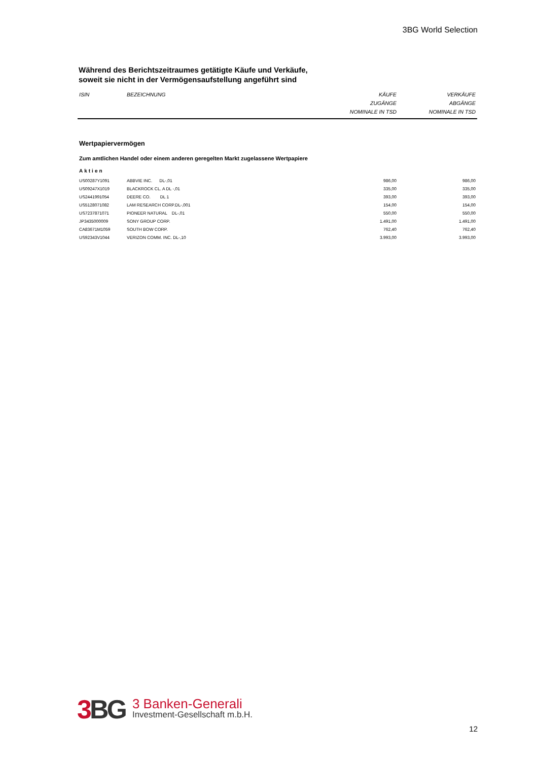3BG World Selection
Während des Berichtszeitraumes getätigte Käufe und Verkäufe,
soweit sie nicht in der Vermögensaufstellung angeführt sind
| ISIN | BEZEICHNUNG | KÄUFE ZUGÄNGE NOMINALE IN TSD | VERKÄUFE ABGÄNGE NOMINALE IN TSD |
| --- | --- | --- | --- |
| Wertpapiervermögen | | | |
| Zum amtlichen Handel oder einem anderen geregelten Markt zugelassene Wertpapiere | | | |
| Aktien | | | |
| US00287Y1091 | ABBVIE INC. DL-,01 | 986,00 | 986,00 |
| US09247X1019 | BLACKROCK CL. A DL -,01 | 335,00 | 335,00 |
| US2441991054 | DEERE CO. DL 1 | 393,00 | 393,00 |
| US5128071082 | LAM RESEARCH CORP.DL-,001 | 154,00 | 154,00 |
| US7237871071 | PIONEER NATURAL DL-,01 | 550,00 | 550,00 |
| JP3435000009 | SONY GROUP CORP. | 1.491,00 | 1.491,00 |
| CA83671M1059 | SOUTH BOW CORP. | 762,40 | 762,40 |
| US92343V1044 | VERIZON COMM. INC. DL-,10 | 3.993,00 | 3.993,00 |
3 BG
3 Banken-Generali
Investment-Gesellschaft m.b.H.
12